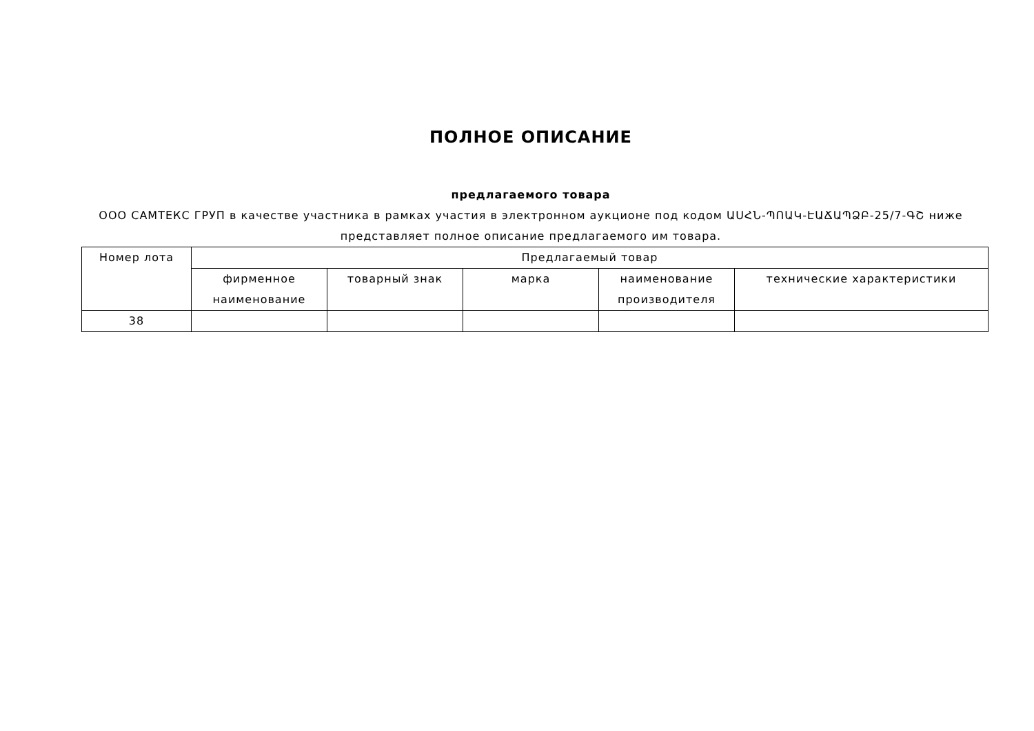ПОЛНОЕ ОПИСАНИЕ
предлагаемого товара
ООО САМТЕКС ГРУП в качестве участника в рамках участия в электронном аукционе под кодом ԱՍՀՆ-ՊՈԱԿ-ԷԱՃԱՊՁԲ-25/7-ԳՇ ниже представляет полное описание предлагаемого им товара.
| Номер лота | Предлагаемый товар | | | | |
| --- | --- | --- | --- | --- | --- |
| | фирменное наименование | товарный знак | марка | наименование производителя | технические характеристики |
| 38 | | | | | |